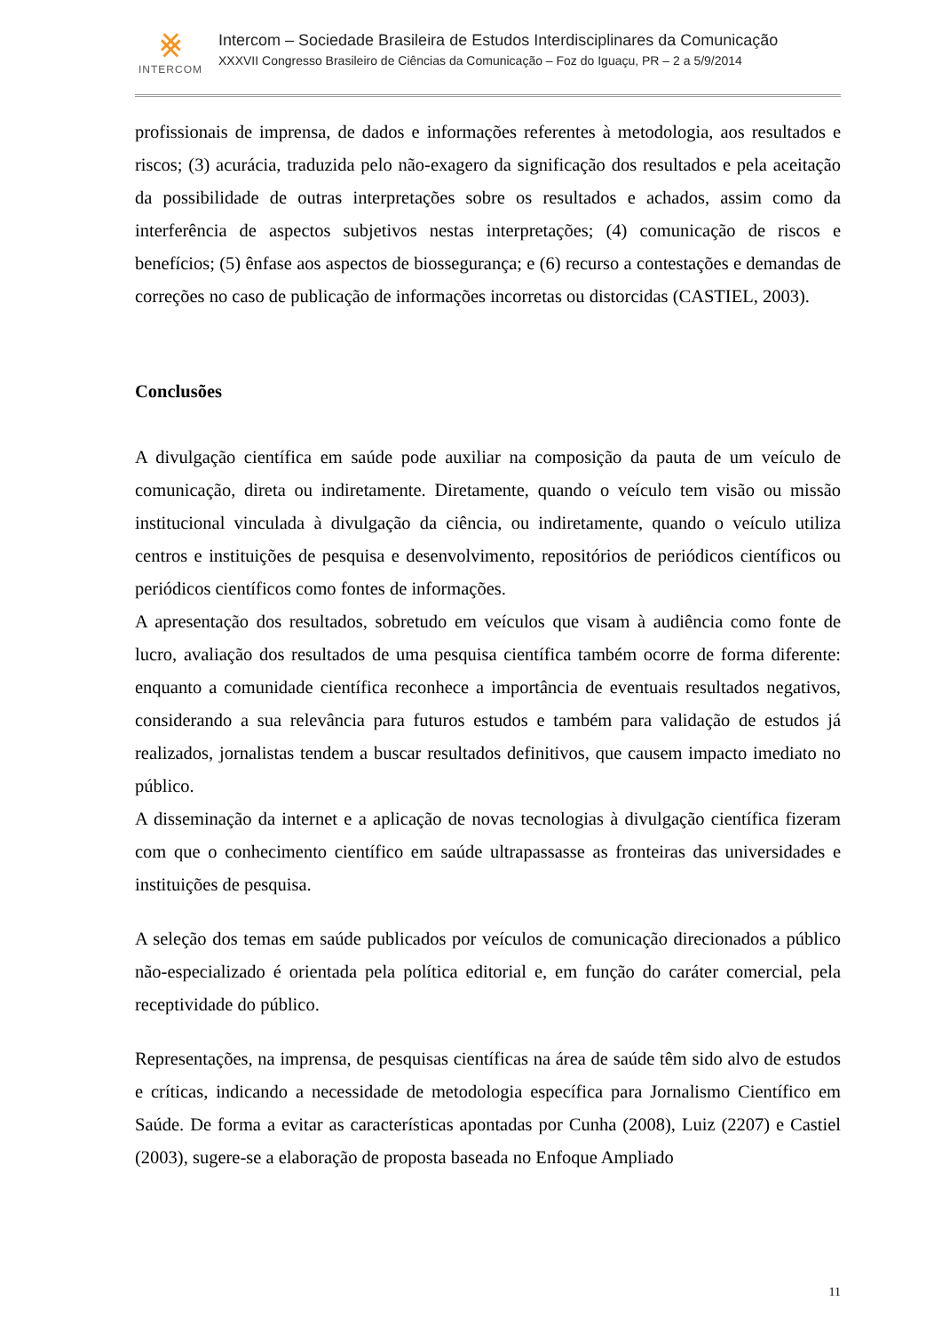⨳
INTERCOM
Intercom – Sociedade Brasileira de Estudos Interdisciplinares da Comunicação
XXXVII Congresso Brasileiro de Ciências da Comunicação – Foz do Iguaçu, PR – 2 a 5/9/2014
profissionais de imprensa, de dados e informações referentes à metodologia, aos resultados e riscos; (3) acurácia, traduzida pelo não-exagero da significação dos resultados e pela aceitação da possibilidade de outras interpretações sobre os resultados e achados, assim como da interferência de aspectos subjetivos nestas interpretações; (4) comunicação de riscos e benefícios; (5) ênfase aos aspectos de biossegurança; e (6) recurso a contestações e demandas de correções no caso de publicação de informações incorretas ou distorcidas (CASTIEL, 2003).
Conclusões
A divulgação científica em saúde pode auxiliar na composição da pauta de um veículo de comunicação, direta ou indiretamente. Diretamente, quando o veículo tem visão ou missão institucional vinculada à divulgação da ciência, ou indiretamente, quando o veículo utiliza centros e instituições de pesquisa e desenvolvimento, repositórios de periódicos científicos ou periódicos científicos como fontes de informações.
A apresentação dos resultados, sobretudo em veículos que visam à audiência como fonte de lucro, avaliação dos resultados de uma pesquisa científica também ocorre de forma diferente: enquanto a comunidade científica reconhece a importância de eventuais resultados negativos, considerando a sua relevância para futuros estudos e também para validação de estudos já realizados, jornalistas tendem a buscar resultados definitivos, que causem impacto imediato no público.
A disseminação da internet e a aplicação de novas tecnologias à divulgação científica fizeram com que o conhecimento científico em saúde ultrapassasse as fronteiras das universidades e instituições de pesquisa.
A seleção dos temas em saúde publicados por veículos de comunicação direcionados a público não-especializado é orientada pela política editorial e, em função do caráter comercial, pela receptividade do público.
Representações, na imprensa, de pesquisas científicas na área de saúde têm sido alvo de estudos e críticas, indicando a necessidade de metodologia específica para Jornalismo Científico em Saúde. De forma a evitar as características apontadas por Cunha (2008), Luiz (2207) e Castiel (2003), sugere-se a elaboração de proposta baseada no Enfoque Ampliado
11